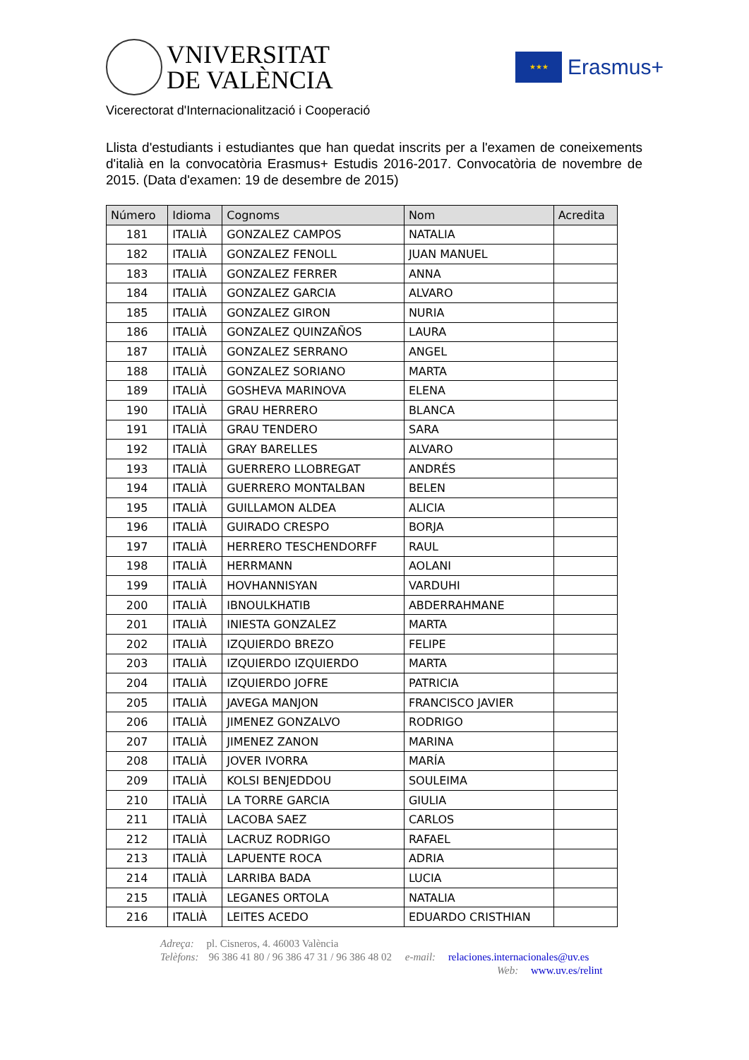VNIVERSITAT
DE VALÈNCIA
★★★
Erasmus+
Vicerectorat d'Internacionalització i Cooperació
Llista d'estudiants i estudiantes que han quedat inscrits per a l'examen de coneixements d'italià en la convocatòria Erasmus+ Estudis 2016-2017. Convocatòria de novembre de 2015. (Data d'examen: 19 de desembre de 2015)
| Número | Idioma | Cognoms | Nom | Acredita |
| --- | --- | --- | --- | --- |
| 181 | ITALIÀ | GONZALEZ CAMPOS | NATALIA | |
| 182 | ITALIÀ | GONZALEZ FENOLL | JUAN MANUEL | |
| 183 | ITALIÀ | GONZALEZ FERRER | ANNA | |
| 184 | ITALIÀ | GONZALEZ GARCIA | ALVARO | |
| 185 | ITALIÀ | GONZALEZ GIRON | NURIA | |
| 186 | ITALIÀ | GONZALEZ QUINZAÑOS | LAURA | |
| 187 | ITALIÀ | GONZALEZ SERRANO | ANGEL | |
| 188 | ITALIÀ | GONZALEZ SORIANO | MARTA | |
| 189 | ITALIÀ | GOSHEVA MARINOVA | ELENA | |
| 190 | ITALIÀ | GRAU HERRERO | BLANCA | |
| 191 | ITALIÀ | GRAU TENDERO | SARA | |
| 192 | ITALIÀ | GRAY BARELLES | ALVARO | |
| 193 | ITALIÀ | GUERRERO LLOBREGAT | ANDRÉS | |
| 194 | ITALIÀ | GUERRERO MONTALBAN | BELEN | |
| 195 | ITALIÀ | GUILLAMON ALDEA | ALICIA | |
| 196 | ITALIÀ | GUIRADO CRESPO | BORJA | |
| 197 | ITALIÀ | HERRERO TESCHENDORFF | RAUL | |
| 198 | ITALIÀ | HERRMANN | AOLANI | |
| 199 | ITALIÀ | HOVHANNISYAN | VARDUHI | |
| 200 | ITALIÀ | IBNOULKHATIB | ABDERRAHMANE | |
| 201 | ITALIÀ | INIESTA GONZALEZ | MARTA | |
| 202 | ITALIÀ | IZQUIERDO BREZO | FELIPE | |
| 203 | ITALIÀ | IZQUIERDO IZQUIERDO | MARTA | |
| 204 | ITALIÀ | IZQUIERDO JOFRE | PATRICIA | |
| 205 | ITALIÀ | JAVEGA MANJON | FRANCISCO JAVIER | |
| 206 | ITALIÀ | JIMENEZ GONZALVO | RODRIGO | |
| 207 | ITALIÀ | JIMENEZ ZANON | MARINA | |
| 208 | ITALIÀ | JOVER IVORRA | MARÍA | |
| 209 | ITALIÀ | KOLSI BENJEDDOU | SOULEIMA | |
| 210 | ITALIÀ | LA TORRE GARCIA | GIULIA | |
| 211 | ITALIÀ | LACOBA SAEZ | CARLOS | |
| 212 | ITALIÀ | LACRUZ RODRIGO | RAFAEL | |
| 213 | ITALIÀ | LAPUENTE ROCA | ADRIA | |
| 214 | ITALIÀ | LARRIBA BADA | LUCIA | |
| 215 | ITALIÀ | LEGANES ORTOLA | NATALIA | |
| 216 | ITALIÀ | LEITES ACEDO | EDUARDO CRISTHIAN | |
Adreça: pl. Cisneros, 4. 46003 València
Telèfons: 96 386 41 80 / 96 386 47 31 / 96 386 48 02 e-mail: relaciones.internacionales@uv.es
Web: www.uv.es/relint